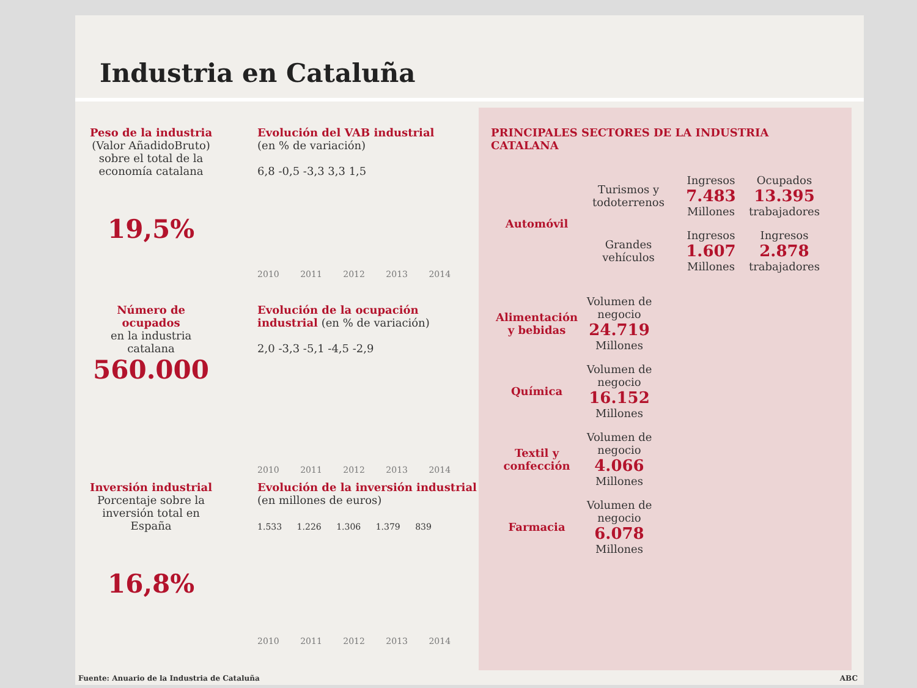Industria en Cataluña
Peso de la industria
(Valor AñadidoBruto) sobre el total de la economía catalana
19,5%
Evolución del VAB industrial
(en % de variación)
6,8 -0,5 -3,3 3,3 1,5
2010 2011 2012 2013 2014
Número de ocupados
en la industria catalana
560.000
Evolución de la ocupación industrial (en % de variación)
2,0 -3,3 -5,1 -4,5 -2,9
2010 2011 2012 2013 2014
Inversión industrial
Porcentaje sobre la inversión total en España
16,8%
Evolución de la inversión industrial (en millones de euros)
1.533 1.226 1.306 1.379 839
2010 2011 2012 2013 2014
PRINCIPALES SECTORES DE LA INDUSTRIA CATALANA
Automóvil
Turismos y todoterrenos
Ingresos
7.483
Millones
Ocupados
13.395
trabajadores
Grandes vehículos
Ingresos
1.607
Millones
Ingresos
2.878
trabajadores
Alimentación y bebidas
Volumen de negocio
24.719
Millones
Química
Volumen de negocio
16.152
Millones
Textil y confección
Volumen de negocio
4.066
Millones
Farmacia
Volumen de negocio
6.078
Millones
Fuente: Anuario de la Industria de Cataluña ABC